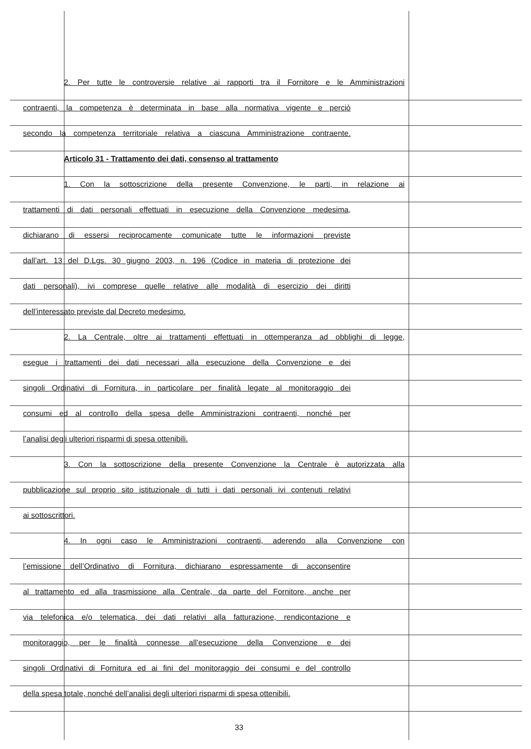2. Per tutte le controversie relative ai rapporti tra il Fornitore e le Amministrazioni
contraenti, la competenza è determinata in base alla normativa vigente e perciò
secondo la competenza territoriale relativa a ciascuna Amministrazione contraente.
Articolo 31 - Trattamento dei dati, consenso al trattamento
1. Con la sottoscrizione della presente Convenzione, le parti, in relazione ai
trattamenti di dati personali effettuati in esecuzione della Convenzione medesima,
dichiarano di essersi reciprocamente comunicate tutte le informazioni previste
dall’art. 13 del D.Lgs. 30 giugno 2003, n. 196 (Codice in materia di protezione dei
dati personali), ivi comprese quelle relative alle modalità di esercizio dei diritti
dell’interessato previste dal Decreto medesimo.
2. La Centrale, oltre ai trattamenti effettuati in ottemperanza ad obblighi di legge,
esegue i trattamenti dei dati necessari alla esecuzione della Convenzione e dei
singoli Ordinativi di Fornitura, in particolare per finalità legate al monitoraggio dei
consumi ed al controllo della spesa delle Amministrazioni contraenti, nonché per
l’analisi degli ulteriori risparmi di spesa ottenibili.
3. Con la sottoscrizione della presente Convenzione la Centrale è autorizzata alla
pubblicazione sul proprio sito istituzionale di tutti i dati personali ivi contenuti relativi
ai sottoscrittori.
4. In ogni caso le Amministrazioni contraenti, aderendo alla Convenzione con
l’emissione dell’Ordinativo di Fornitura, dichiarano espressamente di acconsentire
al trattamento ed alla trasmissione alla Centrale, da parte del Fornitore, anche per
via telefonica e/o telematica, dei dati relativi alla fatturazione, rendicontazione e
monitoraggio, per le finalità connesse all’esecuzione della Convenzione e dei
singoli Ordinativi di Fornitura ed ai fini del monitoraggio dei consumi e del controllo
della spesa totale, nonché dell’analisi degli ulteriori risparmi di spesa ottenibili.
33